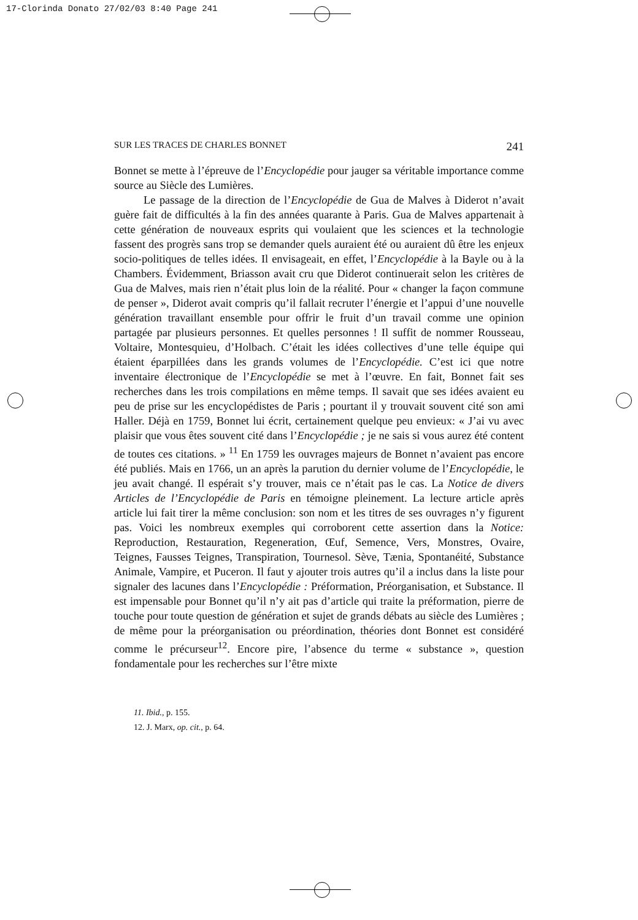17-Clorinda Donato 27/02/03 8:40 Page 241
SUR LES TRACES DE CHARLES BONNET 241
Bonnet se mette à l’épreuve de l’Encyclopédie pour jauger sa véritable importance comme source au Siècle des Lumières.
Le passage de la direction de l’Encyclopédie de Gua de Malves à Diderot n’avait guère fait de difficultés à la fin des années quarante à Paris. Gua de Malves appartenait à cette génération de nouveaux esprits qui voulaient que les sciences et la technologie fassent des progrès sans trop se demander quels auraient été ou auraient dû être les enjeux socio-politiques de telles idées. Il envisageait, en effet, l’Encyclopédie à la Bayle ou à la Chambers. Évidemment, Briasson avait cru que Diderot continuerait selon les critères de Gua de Malves, mais rien n’était plus loin de la réalité. Pour « changer la façon commune de penser », Diderot avait compris qu’il fallait recruter l’énergie et l’appui d’une nouvelle génération travaillant ensemble pour offrir le fruit d’un travail comme une opinion partagée par plusieurs personnes. Et quelles personnes ! Il suffit de nommer Rousseau, Voltaire, Montesquieu, d’Holbach. C’était les idées collectives d’une telle équipe qui étaient éparpillées dans les grands volumes de l’Encyclopédie. C’est ici que notre inventaire électronique de l’Encyclopédie se met à l’œuvre. En fait, Bonnet fait ses recherches dans les trois compilations en même temps. Il savait que ses idées avaient eu peu de prise sur les encyclopédistes de Paris ; pourtant il y trouvait souvent cité son ami Haller. Déjà en 1759, Bonnet lui écrit, certainement quelque peu envieux: « J’ai vu avec plaisir que vous êtes souvent cité dans l’Encyclopédie ; je ne sais si vous aurez été content de toutes ces citations. » <sup>11</sup> En 1759 les ouvrages majeurs de Bonnet n’avaient pas encore été publiés. Mais en 1766, un an après la parution du dernier volume de l’Encyclopédie, le jeu avait changé. Il espérait s’y trouver, mais ce n’était pas le cas. La Notice de divers Articles de l’Encyclopédie de Paris en témoigne pleinement. La lecture article après article lui fait tirer la même conclusion: son nom et les titres de ses ouvrages n’y figurent pas. Voici les nombreux exemples qui corroborent cette assertion dans la Notice: Reproduction, Restauration, Regeneration, Œuf, Semence, Vers, Monstres, Ovaire, Teignes, Fausses Teignes, Transpiration, Tournesol. Sève, Tænia, Spontanéité, Substance Animale, Vampire, et Puceron. Il faut y ajouter trois autres qu’il a inclus dans la liste pour signaler des lacunes dans l’Encyclopédie : Préformation, Préorganisation, et Substance. Il est impensable pour Bonnet qu’il n’y ait pas d’article qui traite la préformation, pierre de touche pour toute question de génération et sujet de grands débats au siècle des Lumières ; de même pour la préorganisation ou préordination, théories dont Bonnet est considéré comme le précurseur<sup>12</sup>. Encore pire, l’absence du terme « substance », question fondamentale pour les recherches sur l’être mixte
11. Ibid., p. 155.
12. J. Marx, op. cit., p. 64.